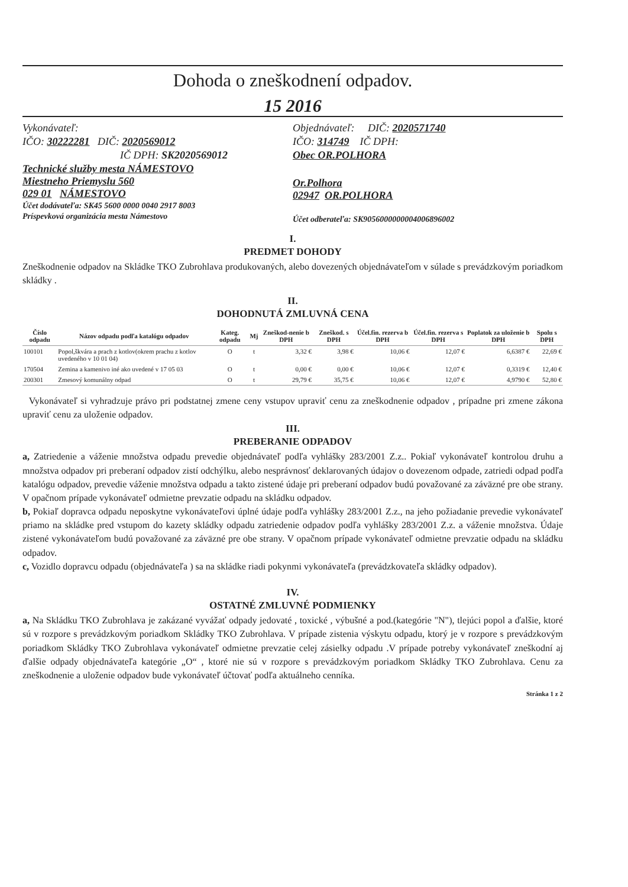Dohoda o zneškodnení odpadov.
15 2016
Vykonávateľ:
IČO: 30222281 DIČ: 2020569012
IČ DPH: SK2020569012
Technické služby mesta NÁMESTOVO
Miestneho Priemyslu 560
029 01 NÁMESTOVO
Účet dodávateľa: SK45 5600 0000 0040 2917 8003
Príspevková organizácia mesta Námestovo
Objednávateľ: DIČ: 2020571740
IČO: 314749 IČ DPH:
Obec OR.POLHORA
Or.Polhora
02947 OR.POLHORA
Účet odberateľa: SK9056000000004006896002
I.
PREDMET DOHODY
Zneškodnenie odpadov na Skládke TKO Zubrohlava produkovaných, alebo dovezených objednávateľom v súlade s prevádzkovým poriadkom skládky .
II.
DOHODNUTÁ ZMLUVNÁ CENA
| Číslo odpadu | Názov odpadu podľa katalógu odpadov | Kateg. odpadu | Mj | Zneškod-nenie b DPH | Zneškod. s DPH | Účel.fin. rezerva b DPH | Účel.fin. rezerva s DPH | Poplatok za uloženie b DPH | Spolu s DPH |
| --- | --- | --- | --- | --- | --- | --- | --- | --- | --- |
| 100101 | Popol,škvára a prach z kotlov(okrem prachu z kotlov uvedeného v 10 01 04) | O | t | 3,32 € | 3,98 € | 10,06 € | 12,07 € | 6,6387 € | 22,69 € |
| 170504 | Zemina a kamenivo iné ako uvedené v 17 05 03 | O | t | 0,00 € | 0,00 € | 10,06 € | 12,07 € | 0,3319 € | 12,40 € |
| 200301 | Zmesový komunálny odpad | O | t | 29,79 € | 35,75 € | 10,06 € | 12,07 € | 4,9790 € | 52,80 € |
Vykonávateľ si vyhradzuje právo pri podstatnej zmene ceny vstupov upraviť cenu za zneškodnenie odpadov , prípadne pri zmene zákona upraviť cenu za uloženie odpadov.
III.
PREBERANIE ODPADOV
a, Zatriedenie a váženie množstva odpadu prevedie objednávateľ podľa vyhlášky 283/2001 Z.z.. Pokiaľ vykonávateľ kontrolou druhu a množstva odpadov pri preberaní odpadov zistí odchýlku, alebo nesprávnosť deklarovaných údajov o dovezenom odpade, zatriedi odpad podľa katalógu odpadov, prevedie váženie množstva odpadu a takto zistené údaje pri preberaní odpadov budú považované za záväzné pre obe strany. V opačnom prípade vykonávateľ odmietne prevzatie odpadu na skládku odpadov.
b, Pokiaľ dopravca odpadu neposkytne vykonávateľovi úplné údaje podľa vyhlášky 283/2001 Z.z., na jeho požiadanie prevedie vykonávateľ priamo na skládke pred vstupom do kazety skládky odpadu zatriedenie odpadov podľa vyhlášky 283/2001 Z.z. a váženie množstva. Údaje zistené vykonávateľom budú považované za záväzné pre obe strany. V opačnom prípade vykonávateľ odmietne prevzatie odpadu na skládku odpadov.
c, Vozidlo dopravcu odpadu (objednávateľa ) sa na skládke riadi pokynmi vykonávateľa (prevádzkovateľa skládky odpadov).
IV.
OSTATNÉ ZMLUVNÉ PODMIENKY
a, Na Skládku TKO Zubrohlava je zakázané vyvážať odpady jedovaté , toxické , výbušné a pod.(kategórie "N"), tlejúci popol a ďalšie, ktoré sú v rozpore s prevádzkovým poriadkom Skládky TKO Zubrohlava. V prípade zistenia výskytu odpadu, ktorý je v rozpore s prevádzkovým poriadkom Skládky TKO Zubrohlava vykonávateľ odmietne prevzatie celej zásielky odpadu .V prípade potreby vykonávateľ zneškodní aj ďalšie odpady objednávateľa kategórie „O“ , ktoré nie sú v rozpore s prevádzkovým poriadkom Skládky TKO Zubrohlava. Cenu za zneškodnenie a uloženie odpadov bude vykonávateľ účtovať podľa aktuálneho cenníka.
Stránka 1 z 2